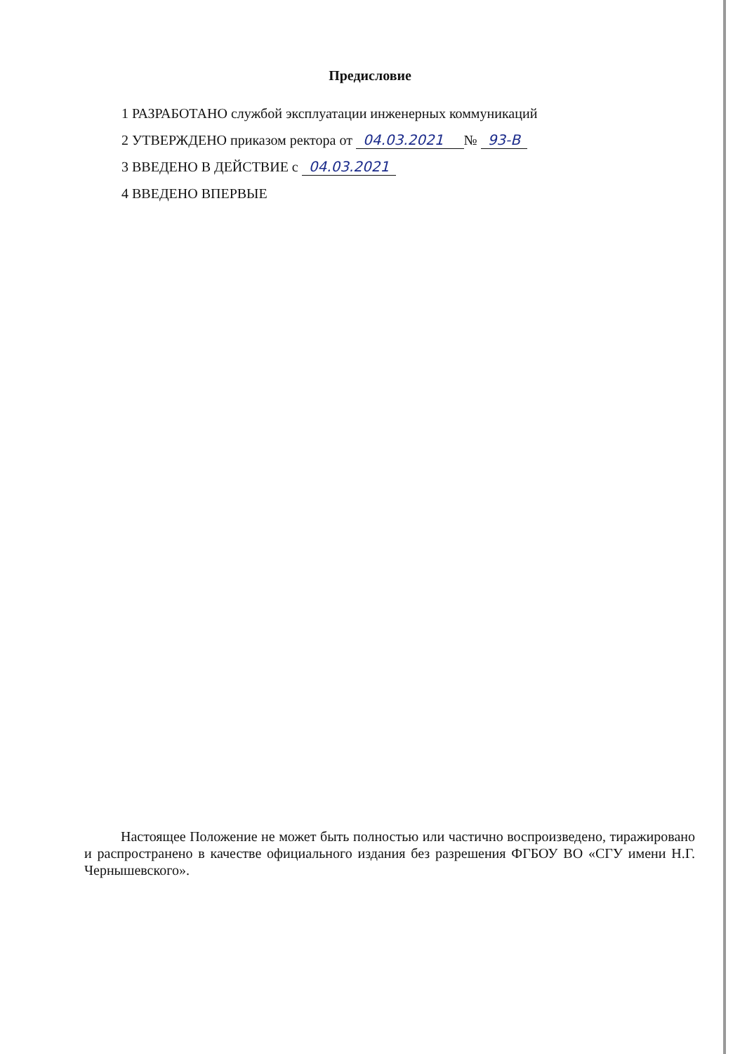Предисловие
1 РАЗРАБОТАНО службой эксплуатации инженерных коммуникаций
2 УТВЕРЖДЕНО приказом ректора от 04.03.2021 № 93-В
3 ВВЕДЕНО В ДЕЙСТВИЕ с 04.03.2021
4 ВВЕДЕНО ВПЕРВЫЕ
Настоящее Положение не может быть полностью или частично воспроизведено, тиражировано и распространено в качестве официального издания без разрешения ФГБОУ ВО «СГУ имени Н.Г. Чернышевского».